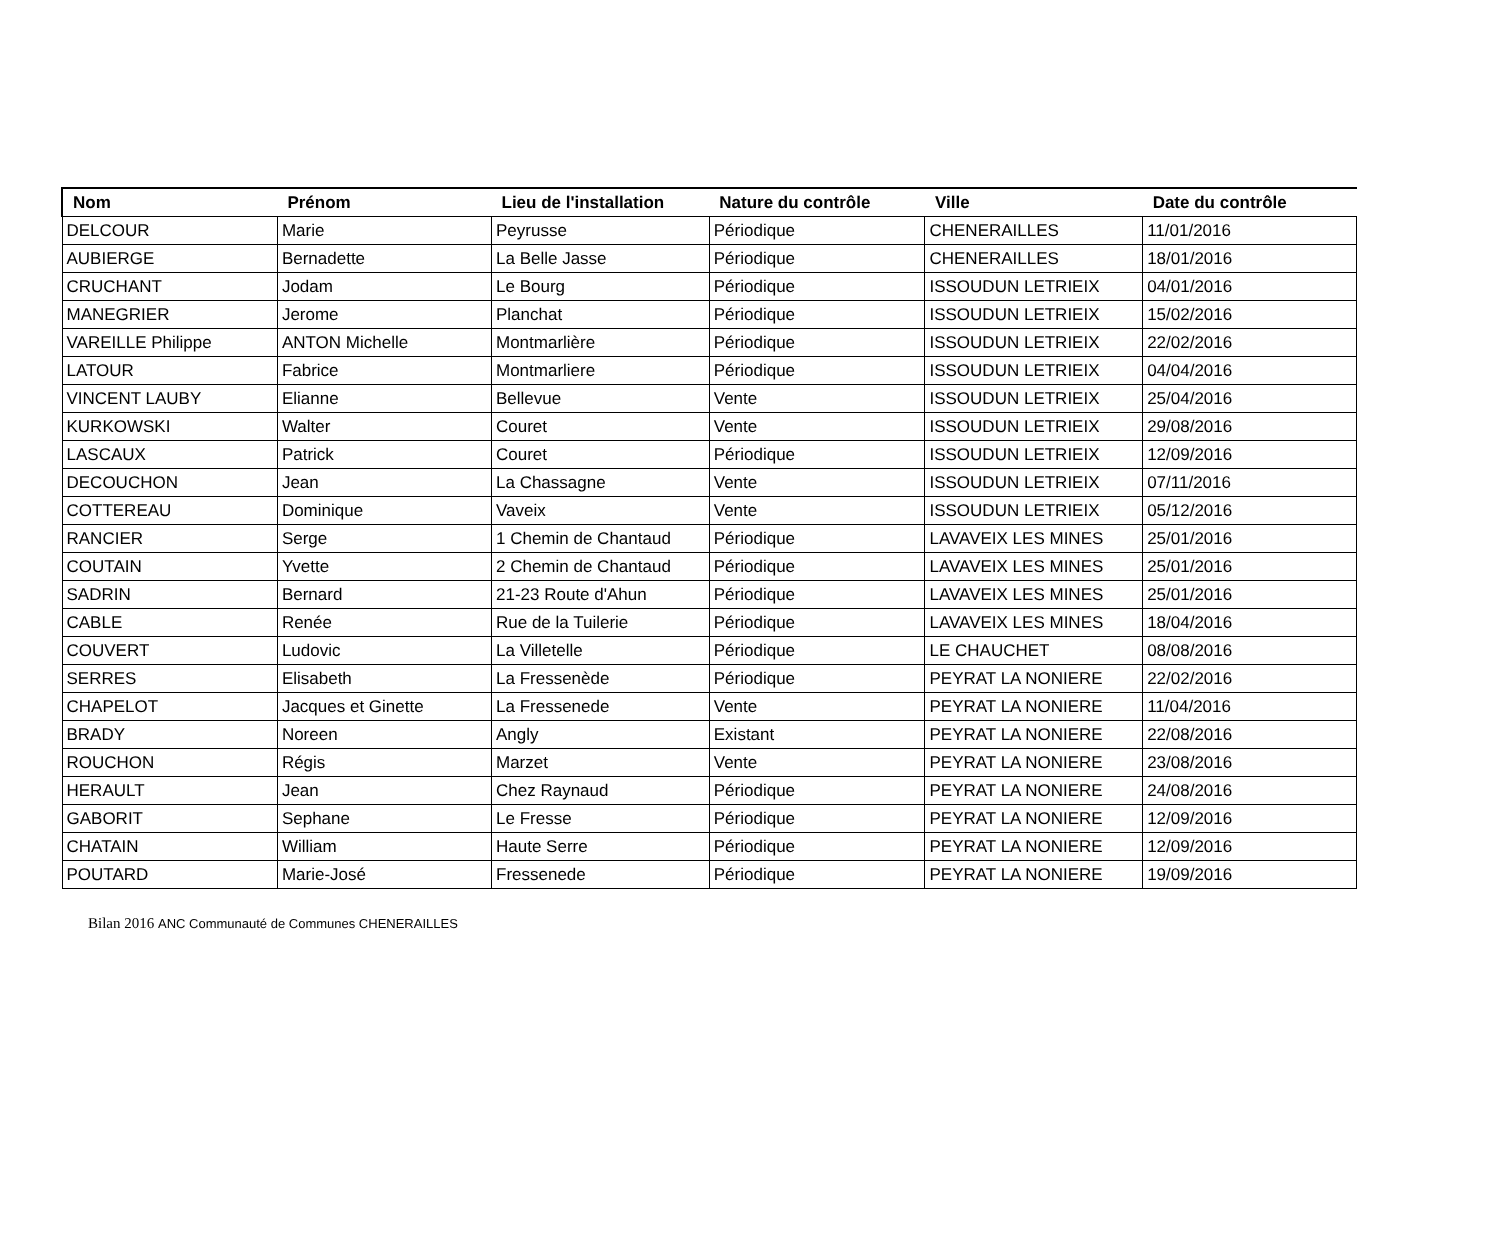| Nom | Prénom | Lieu de l'installation | Nature du contrôle | Ville | Date du contrôle |
| --- | --- | --- | --- | --- | --- |
| DELCOUR | Marie | Peyrusse | Périodique | CHENERAILLES | 11/01/2016 |
| AUBIERGE | Bernadette | La Belle Jasse | Périodique | CHENERAILLES | 18/01/2016 |
| CRUCHANT | Jodam | Le Bourg | Périodique | ISSOUDUN LETRIEIX | 04/01/2016 |
| MANEGRIER | Jerome | Planchat | Périodique | ISSOUDUN LETRIEIX | 15/02/2016 |
| VAREILLE Philippe | ANTON Michelle | Montmarlière | Périodique | ISSOUDUN LETRIEIX | 22/02/2016 |
| LATOUR | Fabrice | Montmarliere | Périodique | ISSOUDUN LETRIEIX | 04/04/2016 |
| VINCENT LAUBY | Elianne | Bellevue | Vente | ISSOUDUN LETRIEIX | 25/04/2016 |
| KURKOWSKI | Walter | Couret | Vente | ISSOUDUN LETRIEIX | 29/08/2016 |
| LASCAUX | Patrick | Couret | Périodique | ISSOUDUN LETRIEIX | 12/09/2016 |
| DECOUCHON | Jean | La Chassagne | Vente | ISSOUDUN LETRIEIX | 07/11/2016 |
| COTTEREAU | Dominique | Vaveix | Vente | ISSOUDUN LETRIEIX | 05/12/2016 |
| RANCIER | Serge | 1 Chemin de Chantaud | Périodique | LAVAVEIX LES MINES | 25/01/2016 |
| COUTAIN | Yvette | 2 Chemin de Chantaud | Périodique | LAVAVEIX LES MINES | 25/01/2016 |
| SADRIN | Bernard | 21-23 Route d'Ahun | Périodique | LAVAVEIX LES MINES | 25/01/2016 |
| CABLE | Renée | Rue de la Tuilerie | Périodique | LAVAVEIX LES MINES | 18/04/2016 |
| COUVERT | Ludovic | La Villetelle | Périodique | LE CHAUCHET | 08/08/2016 |
| SERRES | Elisabeth | La Fressenède | Périodique | PEYRAT LA NONIERE | 22/02/2016 |
| CHAPELOT | Jacques et Ginette | La Fressenede | Vente | PEYRAT LA NONIERE | 11/04/2016 |
| BRADY | Noreen | Angly | Existant | PEYRAT LA NONIERE | 22/08/2016 |
| ROUCHON | Régis | Marzet | Vente | PEYRAT LA NONIERE | 23/08/2016 |
| HERAULT | Jean | Chez Raynaud | Périodique | PEYRAT LA NONIERE | 24/08/2016 |
| GABORIT | Sephane | Le Fresse | Périodique | PEYRAT LA NONIERE | 12/09/2016 |
| CHATAIN | William | Haute Serre | Périodique | PEYRAT LA NONIERE | 12/09/2016 |
| POUTARD | Marie-José | Fressenede | Périodique | PEYRAT LA NONIERE | 19/09/2016 |
Bilan 2016 ANC Communauté de Communes CHENERAILLES